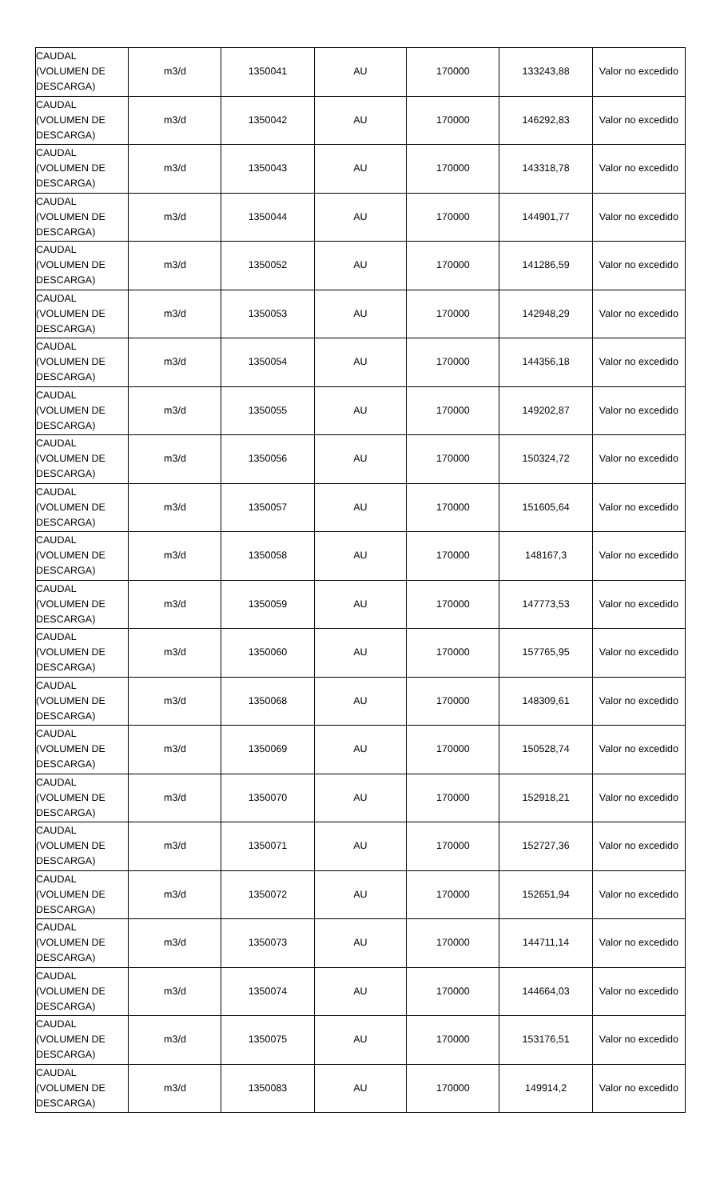| CAUDAL (VOLUMEN DE DESCARGA) | m3/d | 1350041 | AU | 170000 | 133243,88 | Valor no excedido |
| CAUDAL (VOLUMEN DE DESCARGA) | m3/d | 1350042 | AU | 170000 | 146292,83 | Valor no excedido |
| CAUDAL (VOLUMEN DE DESCARGA) | m3/d | 1350043 | AU | 170000 | 143318,78 | Valor no excedido |
| CAUDAL (VOLUMEN DE DESCARGA) | m3/d | 1350044 | AU | 170000 | 144901,77 | Valor no excedido |
| CAUDAL (VOLUMEN DE DESCARGA) | m3/d | 1350052 | AU | 170000 | 141286,59 | Valor no excedido |
| CAUDAL (VOLUMEN DE DESCARGA) | m3/d | 1350053 | AU | 170000 | 142948,29 | Valor no excedido |
| CAUDAL (VOLUMEN DE DESCARGA) | m3/d | 1350054 | AU | 170000 | 144356,18 | Valor no excedido |
| CAUDAL (VOLUMEN DE DESCARGA) | m3/d | 1350055 | AU | 170000 | 149202,87 | Valor no excedido |
| CAUDAL (VOLUMEN DE DESCARGA) | m3/d | 1350056 | AU | 170000 | 150324,72 | Valor no excedido |
| CAUDAL (VOLUMEN DE DESCARGA) | m3/d | 1350057 | AU | 170000 | 151605,64 | Valor no excedido |
| CAUDAL (VOLUMEN DE DESCARGA) | m3/d | 1350058 | AU | 170000 | 148167,3 | Valor no excedido |
| CAUDAL (VOLUMEN DE DESCARGA) | m3/d | 1350059 | AU | 170000 | 147773,53 | Valor no excedido |
| CAUDAL (VOLUMEN DE DESCARGA) | m3/d | 1350060 | AU | 170000 | 157765,95 | Valor no excedido |
| CAUDAL (VOLUMEN DE DESCARGA) | m3/d | 1350068 | AU | 170000 | 148309,61 | Valor no excedido |
| CAUDAL (VOLUMEN DE DESCARGA) | m3/d | 1350069 | AU | 170000 | 150528,74 | Valor no excedido |
| CAUDAL (VOLUMEN DE DESCARGA) | m3/d | 1350070 | AU | 170000 | 152918,21 | Valor no excedido |
| CAUDAL (VOLUMEN DE DESCARGA) | m3/d | 1350071 | AU | 170000 | 152727,36 | Valor no excedido |
| CAUDAL (VOLUMEN DE DESCARGA) | m3/d | 1350072 | AU | 170000 | 152651,94 | Valor no excedido |
| CAUDAL (VOLUMEN DE DESCARGA) | m3/d | 1350073 | AU | 170000 | 144711,14 | Valor no excedido |
| CAUDAL (VOLUMEN DE DESCARGA) | m3/d | 1350074 | AU | 170000 | 144664,03 | Valor no excedido |
| CAUDAL (VOLUMEN DE DESCARGA) | m3/d | 1350075 | AU | 170000 | 153176,51 | Valor no excedido |
| CAUDAL (VOLUMEN DE DESCARGA) | m3/d | 1350083 | AU | 170000 | 149914,2 | Valor no excedido |